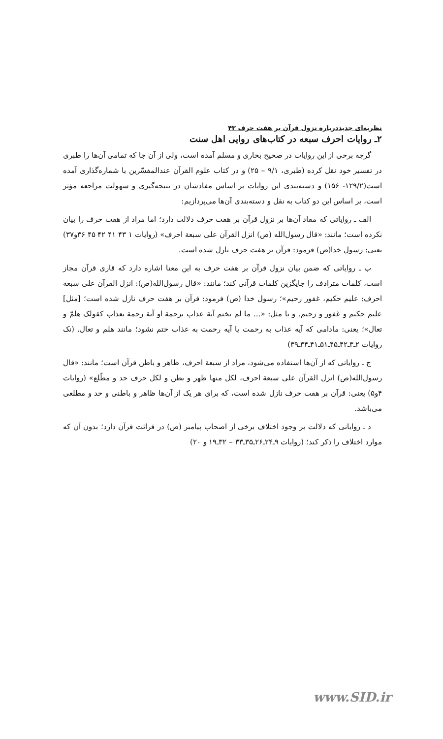نظریه‌ای جدیددرباره نزول قرآن بر هفت حرف ۴۳
۲ـ روایات احرف سبعه در کتاب‌های روایی اهل سنت
گرچه برخی از این روایات در صحیح بخاری و مسلم آمده است، ولی از آن جا که تمامی آن‌ها را طبری در تفسیر خود نقل کرده (طبری، ۹/۱ – ۲۵) و در کتاب علوم القرآن عندالمفسّرین با شماره‌گذاری آمده است(۱۲۹/۲- ۱۵۶) و دسته‌بندی این روایات بر اساس مفادشان در نتیجه‌گیری و سهولت مراجعه مؤثر است، بر اساس این دو کتاب به نقل و دسته‌بندی آن‌ها می‌پردازیم:
الف ـ روایاتی که مفاد آن‌ها بر نزول قرآن بر هفت حرف دلالت دارد؛ اما مراد از هفت حرف را بیان نکرده است؛ مانند: «قال رسول‌الله (ص) انزل القرآن علی سبعة احرف» (روایات ۱ ۴۳ ۴۱ ۴۲ ۴۵ ۳۶و۳۷) یعنی: رسول خدا(ص) فرمود: قرآن بر هفت حرف نازل شده است.
ب ـ روایاتی که ضمن بیان نزول قرآن بر هفت حرف به این معنا اشاره دارد که قاری قرآن مجاز است، کلمات مترادف را جایگزین کلمات قرآنی کند؛ مانند: «قال رسول‌الله(ص): انزل القرآن علی سبعة احرف: علیم حکیم، غفور رحیم»؛ رسول خدا (ص) فرمود: قرآن بر هفت حرف نازل شده است؛ [مثل] علیم حکیم و غفور و رحیم. و یا مثل: «... ما لم یختم آیة عذاب برحمة او آیة رحمة بعذاب کقولک هلمّ و تعال»؛ یعنی: مادامی که آیه عذاب به رحمت یا آیه رحمت به عذاب ختم نشود؛ مانند هلم و تعال. (نک روایات ۲ـ۳ـ۴۲ـ۴۵ـ۵۱ـ۴۱ـ۳۴ـ۳۹)
ج ـ روایاتی که از آن‌ها استفاده می‌شود، مراد از سبعة احرف، ظاهر و باطن قرآن است؛ مانند: «قال رسول‌الله(ص) انزل القرآن علی سبعة احرف، لکل منها ظهر و بطن و لکل حرف حد و مطّلع» (روایات ۴و۵) یعنی: قرآن بر هفت حرف نازل شده است، که برای هر یک از آن‌ها ظاهر و باطنی و حد و مطلعی می‌باشد.
د ـ روایاتی که دلالت بر وجود اختلاف برخی از اصحاب پیامبر (ص) در قرائت قرآن دارد؛ بدون آن که موارد اختلاف را ذکر کند؛ (روایات ۹ـ۲۴ـ۲۶ـ۳۵ـ۳۳ – ۳۲ـ۱۹ و ۲۰)
www.SID.ir